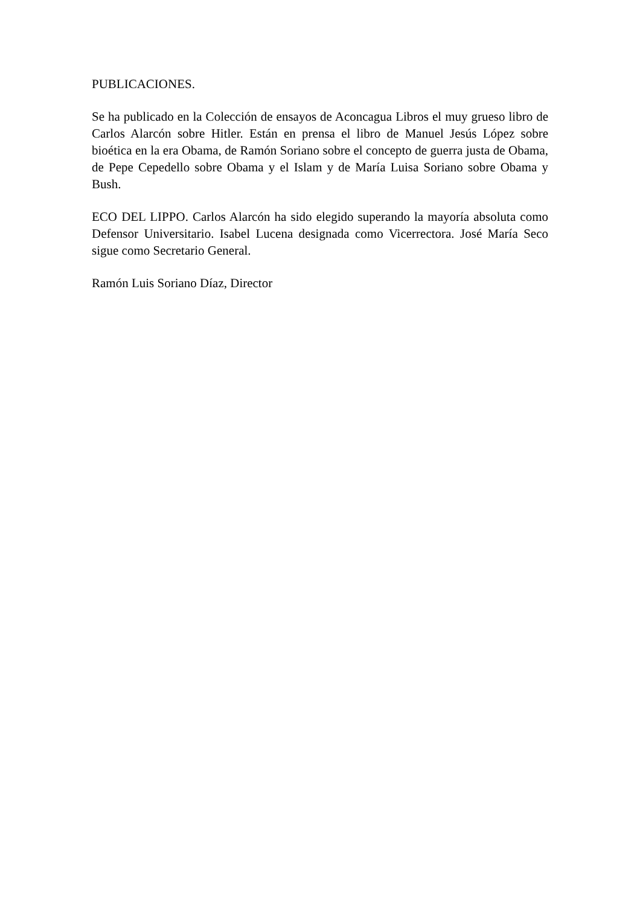PUBLICACIONES.
Se ha publicado en la Colección de ensayos de Aconcagua Libros el muy grueso libro de Carlos Alarcón sobre Hitler. Están en prensa el libro de Manuel Jesús López sobre bioética en la era Obama, de Ramón Soriano sobre el concepto de guerra justa de Obama, de Pepe Cepedello sobre Obama y el Islam y de María Luisa Soriano sobre Obama y Bush.
ECO DEL LIPPO. Carlos Alarcón ha sido elegido superando la mayoría absoluta como Defensor Universitario. Isabel Lucena designada como Vicerrectora. José María Seco sigue como Secretario General.
Ramón Luis Soriano Díaz, Director